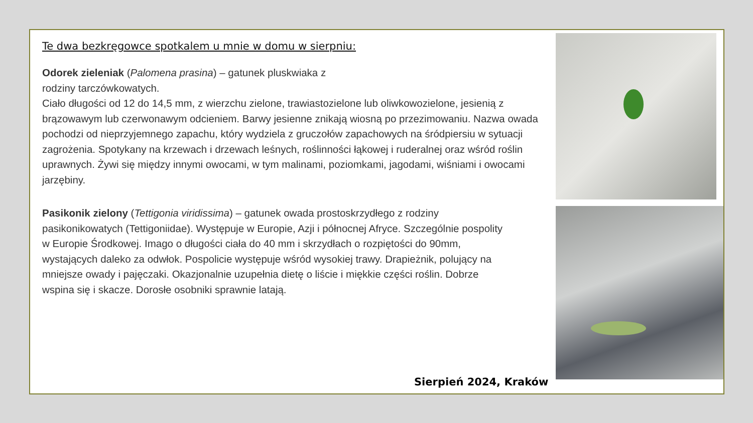Te dwa bezkręgowce spotkalem u mnie w domu w sierpniu:
Odorek zieleniak (Palomena prasina) – gatunek pluskwiaka z
rodziny tarczówkowatych.
Ciało długości od 12 do 14,5 mm, z wierzchu zielone, trawiastozielone lub oliwkowozielone, jesienią z brązowawym lub czerwonawym odcieniem. Barwy jesienne znikają wiosną po przezimowaniu. Nazwa owada pochodzi od nieprzyjemnego zapachu, który wydziela z gruczołów zapachowych na śródpiersiu w sytuacji zagrożenia. Spotykany na krzewach i drzewach leśnych, roślinności łąkowej i ruderalnej oraz wśród roślin uprawnych. Żywi się między innymi owocami, w tym malinami, poziomkami, jagodami, wiśniami i owocami jarzębiny.
Pasikonik zielony (Tettigonia viridissima) – gatunek owada prostoskrzydłego z rodziny pasikonikowatych (Tettigoniidae). Występuje w Europie, Azji i północnej Afryce. Szczególnie pospolity w Europie Środkowej. Imago o długości ciała do 40 mm i skrzydłach o rozpiętości do 90mm, wystających daleko za odwłok. Pospolicie występuje wśród wysokiej trawy. Drapieżnik, polujący na mniejsze owady i pajęczaki. Okazjonalnie uzupełnia dietę o liście i miękkie części roślin. Dobrze wspina się i skacze. Dorosłe osobniki sprawnie latają.
Sierpień 2024, Kraków